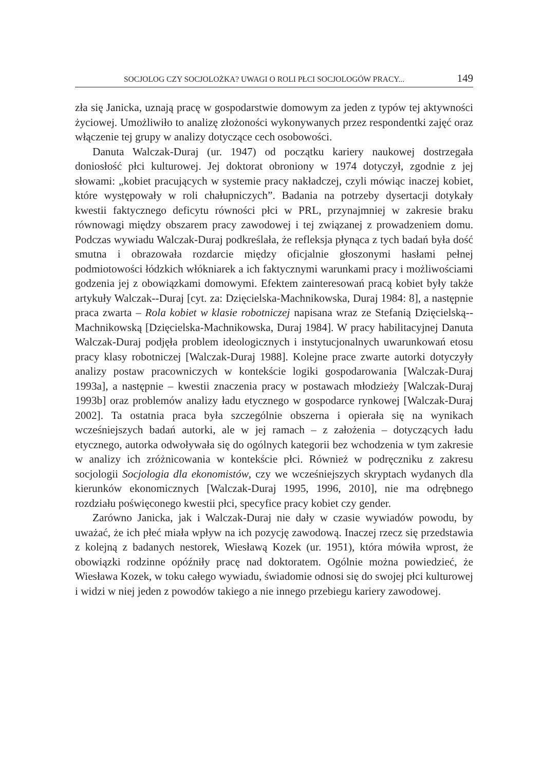SOCJOLOG CZY SOCJOLOŻKA? UWAGI O ROLI PŁCI SOCJOLOGÓW PRACY... 149
zła się Janicka, uznają pracę w gospodarstwie domowym za jeden z typów tej aktywności życiowej. Umożliwiło to analizę złożoności wykonywanych przez respondentki zajęć oraz włączenie tej grupy w analizy dotyczące cech osobowości.
Danuta Walczak-Duraj (ur. 1947) od początku kariery naukowej dostrzegała doniosłość płci kulturowej. Jej doktorat obroniony w 1974 dotyczył, zgodnie z jej słowami: „kobiet pracujących w systemie pracy nakładczej, czyli mówiąc inaczej kobiet, które występowały w roli chałupniczych”. Badania na potrzeby dysertacji dotykały kwestii faktycznego deficytu równości płci w PRL, przynajmniej w zakresie braku równowagi między obszarem pracy zawodowej i tej związanej z prowadzeniem domu. Podczas wywiadu Walczak-Duraj podkreślała, że refleksja płynąca z tych badań była dość smutna i obrazowała rozdarcie między oficjalnie głoszonymi hasłami pełnej podmiotowości łódzkich włókniarek a ich faktycznymi warunkami pracy i możliwościami godzenia jej z obowiązkami domowymi. Efektem zainteresowań pracą kobiet były także artykuły Walczak--Duraj [cyt. za: Dzięcielska-Machnikowska, Duraj 1984: 8], a następnie praca zwarta – Rola kobiet w klasie robotniczej napisana wraz ze Stefanią Dzięcielską--Machnikowską [Dzięcielska-Machnikowska, Duraj 1984]. W pracy habilitacyjnej Danuta Walczak-Duraj podjęła problem ideologicznych i instytucjonalnych uwarunkowań etosu pracy klasy robotniczej [Walczak-Duraj 1988]. Kolejne prace zwarte autorki dotyczyły analizy postaw pracowniczych w kontekście logiki gospodarowania [Walczak-Duraj 1993a], a następnie – kwestii znaczenia pracy w postawach młodzieży [Walczak-Duraj 1993b] oraz problemów analizy ładu etycznego w gospodarce rynkowej [Walczak-Duraj 2002]. Ta ostatnia praca była szczególnie obszerna i opierała się na wynikach wcześniejszych badań autorki, ale w jej ramach – z założenia – dotyczących ładu etycznego, autorka odwoływała się do ogólnych kategorii bez wchodzenia w tym zakresie w analizy ich zróżnicowania w kontekście płci. Również w podręczniku z zakresu socjologii Socjologia dla ekonomistów, czy we wcześniejszych skryptach wydanych dla kierunków ekonomicznych [Walczak-Duraj 1995, 1996, 2010], nie ma odrębnego rozdziału poświęconego kwestii płci, specyfice pracy kobiet czy gender.
Zarówno Janicka, jak i Walczak-Duraj nie dały w czasie wywiadów powodu, by uważać, że ich płeć miała wpływ na ich pozycję zawodową. Inaczej rzecz się przedstawia z kolejną z badanych nestorek, Wiesławą Kozek (ur. 1951), która mówiła wprost, że obowiązki rodzinne opóźniły pracę nad doktoratem. Ogólnie można powiedzieć, że Wiesława Kozek, w toku całego wywiadu, świadomie odnosi się do swojej płci kulturowej i widzi w niej jeden z powodów takiego a nie innego przebiegu kariery zawodowej.